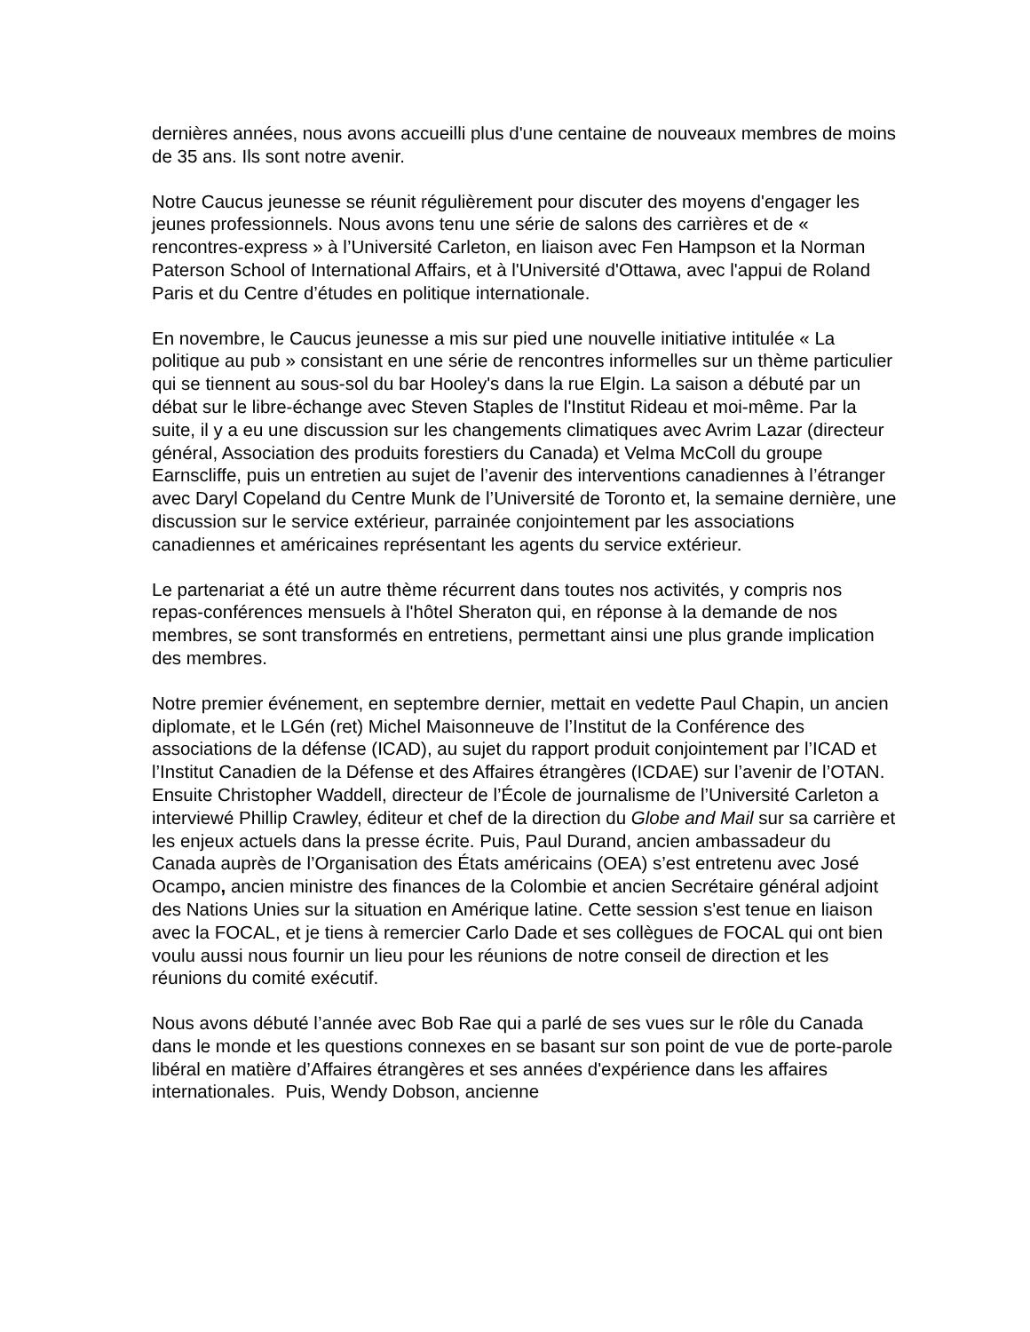dernières années, nous avons accueilli plus d'une centaine de nouveaux membres de moins de 35 ans. Ils sont notre avenir.
Notre Caucus jeunesse se réunit régulièrement pour discuter des moyens d'engager les jeunes professionnels. Nous avons tenu une série de salons des carrières et de « rencontres-express » à l’Université Carleton, en liaison avec Fen Hampson et la Norman Paterson School of International Affairs, et à l'Université d'Ottawa, avec l'appui de Roland Paris et du Centre d’études en politique internationale.
En novembre, le Caucus jeunesse a mis sur pied une nouvelle initiative intitulée « La politique au pub » consistant en une série de rencontres informelles sur un thème particulier qui se tiennent au sous-sol du bar Hooley's dans la rue Elgin. La saison a débuté par un débat sur le libre-échange avec Steven Staples de l'Institut Rideau et moi-même. Par la suite, il y a eu une discussion sur les changements climatiques avec Avrim Lazar (directeur général, Association des produits forestiers du Canada) et Velma McColl du groupe Earnscliffe, puis un entretien au sujet de l’avenir des interventions canadiennes à l’étranger avec Daryl Copeland du Centre Munk de l’Université de Toronto et, la semaine dernière, une discussion sur le service extérieur, parrainée conjointement par les associations canadiennes et américaines représentant les agents du service extérieur.
Le partenariat a été un autre thème récurrent dans toutes nos activités, y compris nos repas-conférences mensuels à l'hôtel Sheraton qui, en réponse à la demande de nos membres, se sont transformés en entretiens, permettant ainsi une plus grande implication des membres.
Notre premier événement, en septembre dernier, mettait en vedette Paul Chapin, un ancien diplomate, et le LGén (ret) Michel Maisonneuve de l’Institut de la Conférence des associations de la défense (ICAD), au sujet du rapport produit conjointement par l’ICAD et l’Institut Canadien de la Défense et des Affaires étrangères (ICDAE) sur l’avenir de l’OTAN. Ensuite Christopher Waddell, directeur de l’École de journalisme de l’Université Carleton a interviewé Phillip Crawley, éditeur et chef de la direction du Globe and Mail sur sa carrière et les enjeux actuels dans la presse écrite. Puis, Paul Durand, ancien ambassadeur du Canada auprès de l’Organisation des États américains (OEA) s’est entretenu avec José Ocampo, ancien ministre des finances de la Colombie et ancien Secrétaire général adjoint des Nations Unies sur la situation en Amérique latine. Cette session s'est tenue en liaison avec la FOCAL, et je tiens à remercier Carlo Dade et ses collègues de FOCAL qui ont bien voulu aussi nous fournir un lieu pour les réunions de notre conseil de direction et les réunions du comité exécutif.
Nous avons débuté l’année avec Bob Rae qui a parlé de ses vues sur le rôle du Canada dans le monde et les questions connexes en se basant sur son point de vue de porte-parole libéral en matière d’Affaires étrangères et ses années d'expérience dans les affaires internationales. Puis, Wendy Dobson, ancienne